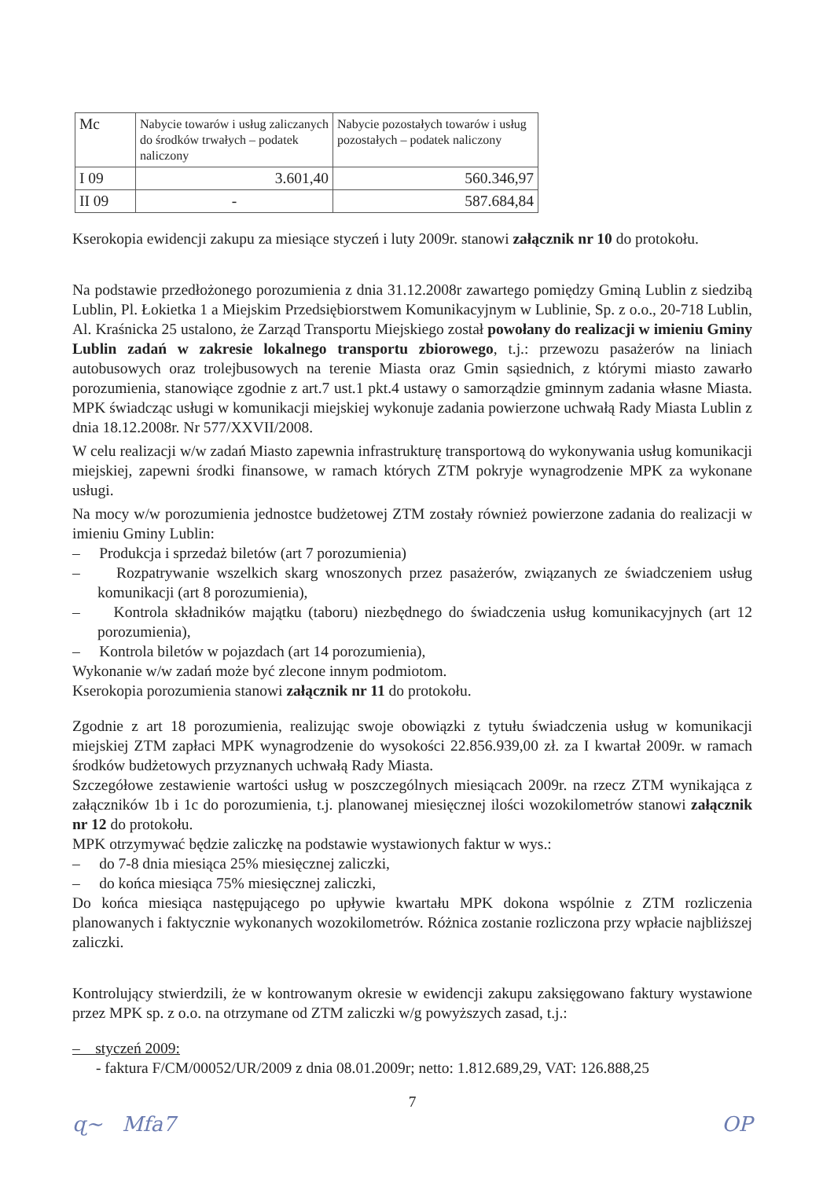| Mc | Nabycie towarów i usług zaliczanych do środków trwałych – podatek naliczony | Nabycie pozostałych towarów i usług pozostałych – podatek naliczony |
| I 09 | 3.601,40 | 560.346,97 |
| II 09 | - | 587.684,84 |
Kserokopia ewidencji zakupu za miesiące styczeń i luty 2009r. stanowi załącznik nr 10 do protokołu.
Na podstawie przedłożonego porozumienia z dnia 31.12.2008r zawartego pomiędzy Gminą Lublin z siedzibą Lublin, Pl. Łokietka 1 a Miejskim Przedsiębiorstwem Komunikacyjnym w Lublinie, Sp. z o.o., 20-718 Lublin, Al. Kraśnicka 25 ustalono, że Zarząd Transportu Miejskiego został powołany do realizacji w imieniu Gminy Lublin zadań w zakresie lokalnego transportu zbiorowego, t.j.: przewozu pasażerów na liniach autobusowych oraz trolejbusowych na terenie Miasta oraz Gmin sąsiednich, z którymi miasto zawarło porozumienia, stanowiące zgodnie z art.7 ust.1 pkt.4 ustawy o samorządzie gminnym zadania własne Miasta. MPK świadcząc usługi w komunikacji miejskiej wykonuje zadania powierzone uchwałą Rady Miasta Lublin z dnia 18.12.2008r. Nr 577/XXVII/2008.
W celu realizacji w/w zadań Miasto zapewnia infrastrukturę transportową do wykonywania usług komunikacji miejskiej, zapewni środki finansowe, w ramach których ZTM pokryje wynagrodzenie MPK za wykonane usługi.
Na mocy w/w porozumienia jednostce budżetowej ZTM zostały również powierzone zadania do realizacji w imieniu Gminy Lublin:
– Produkcja i sprzedaż biletów (art 7 porozumienia)
– Rozpatrywanie wszelkich skarg wnoszonych przez pasażerów, związanych ze świadczeniem usług komunikacji (art 8 porozumienia),
– Kontrola składników majątku (taboru) niezbędnego do świadczenia usług komunikacyjnych (art 12 porozumienia),
– Kontrola biletów w pojazdach (art 14 porozumienia),
Wykonanie w/w zadań może być zlecone innym podmiotom.
Kserokopia porozumienia stanowi załącznik nr 11 do protokołu.
Zgodnie z art 18 porozumienia, realizując swoje obowiązki z tytułu świadczenia usług w komunikacji miejskiej ZTM zapłaci MPK wynagrodzenie do wysokości 22.856.939,00 zł. za I kwartał 2009r. w ramach środków budżetowych przyznanych uchwałą Rady Miasta.
Szczegółowe zestawienie wartości usług w poszczególnych miesiącach 2009r. na rzecz ZTM wynikająca z załączników 1b i 1c do porozumienia, t.j. planowanej miesięcznej ilości wozokilometrów stanowi załącznik nr 12 do protokołu.
MPK otrzymywać będzie zaliczkę na podstawie wystawionych faktur w wys.:
– do 7-8 dnia miesiąca 25% miesięcznej zaliczki,
– do końca miesiąca 75% miesięcznej zaliczki,
Do końca miesiąca następującego po upływie kwartału MPK dokona wspólnie z ZTM rozliczenia planowanych i faktycznie wykonanych wozokilometrów. Różnica zostanie rozliczona przy wpłacie najbliższej zaliczki.
Kontrolujący stwierdzili, że w kontrowanym okresie w ewidencji zakupu zaksięgowano faktury wystawione przez MPK sp. z o.o. na otrzymane od ZTM zaliczki w/g powyższych zasad, t.j.:
– styczeń 2009:
- faktura F/CM/00052/UR/2009 z dnia 08.01.2009r; netto: 1.812.689,29, VAT: 126.888,25
7
ɋ~ Mfa7 OP